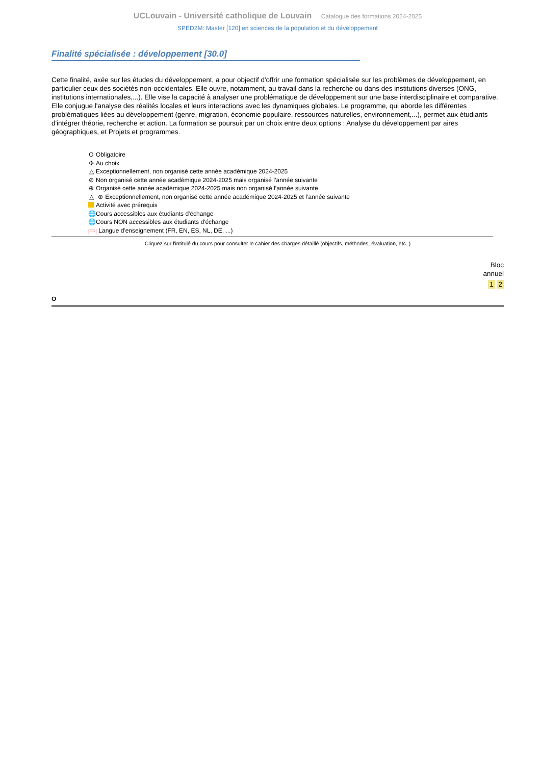UCLouvain - Université catholique de Louvain Catalogue des formations 2024-2025
SPED2M: Master [120] en sciences de la population et du développement
Finalité spécialisée : développement [30.0]
Cette finalité, axée sur les études du développement, a pour objectif d'offrir une formation spécialisée sur les problèmes de développement, en particulier ceux des sociétés non-occidentales. Elle ouvre, notamment, au travail dans la recherche ou dans des institutions diverses (ONG, institutions internationales,...). Elle vise la capacité à analyser une problématique de développement sur une base interdisciplinaire et comparative. Elle conjugue l'analyse des réalités locales et leurs interactions avec les dynamiques globales. Le programme, qui aborde les différentes problématiques liées au développement (genre, migration, économie populaire, ressources naturelles, environnement,...), permet aux étudiants d'intégrer théorie, recherche et action. La formation se poursuit par un choix entre deux options : Analyse du développement par aires géographiques, et Projets et programmes.
O Obligatoire
✣ Au choix
△ Exceptionnellement, non organisé cette année académique 2024-2025
⊘ Non organisé cette année académique 2024-2025 mais organisé l’année suivante
⊕ Organisé cette année académique 2024-2025 mais non organisé l’année suivante
△ ⊕ Exceptionnellement, non organisé cette année académique 2024-2025 et l’année suivante
Activité avec prérequis
🌐 Cours accessibles aux étudiants d'échange
🌐 Cours NON accessibles aux étudiants d'échange
[FR] Langue d'enseignement (FR, EN, ES, NL, DE, ...)
Cliquez sur l'intitulé du cours pour consulter le cahier des charges détaillé (objectifs, méthodes, évaluation, etc..)
Bloc
annuel
1 2
O